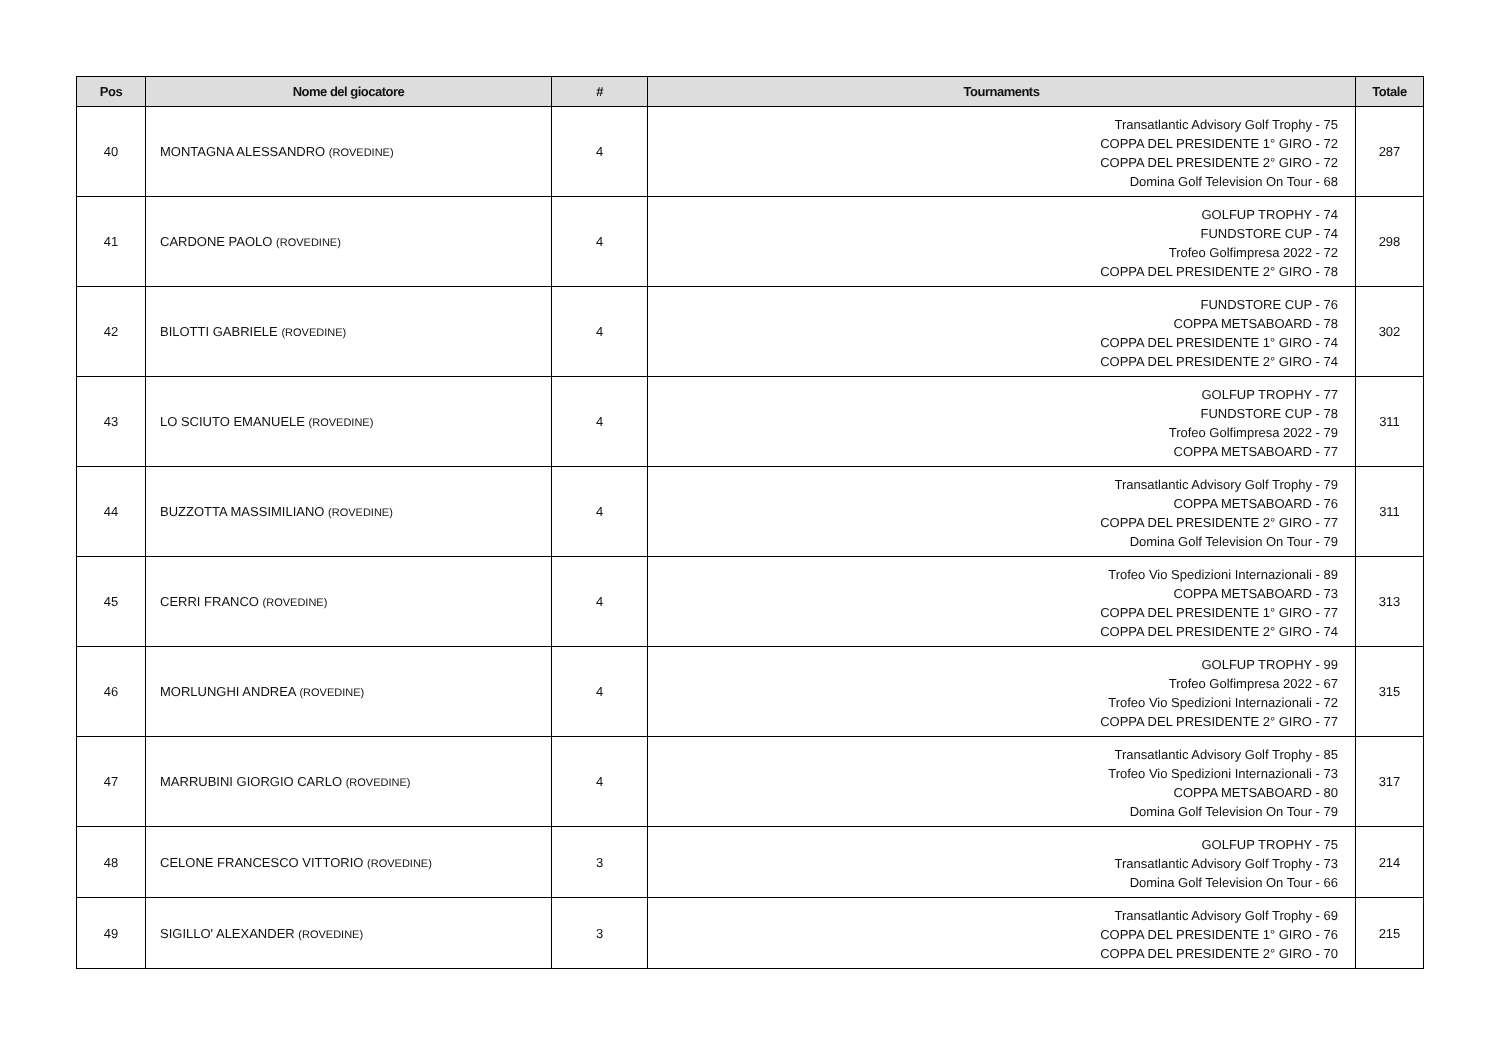| Pos | Nome del giocatore | # | Tournaments | Totale |
| --- | --- | --- | --- | --- |
| 40 | MONTAGNA ALESSANDRO (ROVEDINE) | 4 | Transatlantic Advisory Golf Trophy - 75 COPPA DEL PRESIDENTE 1° GIRO - 72 COPPA DEL PRESIDENTE 2° GIRO - 72 Domina Golf Television On Tour - 68 | 287 |
| 41 | CARDONE PAOLO (ROVEDINE) | 4 | GOLFUP TROPHY - 74 FUNDSTORE CUP - 74 Trofeo Golfimpresa 2022 - 72 COPPA DEL PRESIDENTE 2° GIRO - 78 | 298 |
| 42 | BILOTTI GABRIELE (ROVEDINE) | 4 | FUNDSTORE CUP - 76 COPPA METSABOARD - 78 COPPA DEL PRESIDENTE 1° GIRO - 74 COPPA DEL PRESIDENTE 2° GIRO - 74 | 302 |
| 43 | LO SCIUTO EMANUELE (ROVEDINE) | 4 | GOLFUP TROPHY - 77 FUNDSTORE CUP - 78 Trofeo Golfimpresa 2022 - 79 COPPA METSABOARD - 77 | 311 |
| 44 | BUZZOTTA MASSIMILIANO (ROVEDINE) | 4 | Transatlantic Advisory Golf Trophy - 79 COPPA METSABOARD - 76 COPPA DEL PRESIDENTE 2° GIRO - 77 Domina Golf Television On Tour - 79 | 311 |
| 45 | CERRI FRANCO (ROVEDINE) | 4 | Trofeo Vio Spedizioni Internazionali - 89 COPPA METSABOARD - 73 COPPA DEL PRESIDENTE 1° GIRO - 77 COPPA DEL PRESIDENTE 2° GIRO - 74 | 313 |
| 46 | MORLUNGHI ANDREA (ROVEDINE) | 4 | GOLFUP TROPHY - 99 Trofeo Golfimpresa 2022 - 67 Trofeo Vio Spedizioni Internazionali - 72 COPPA DEL PRESIDENTE 2° GIRO - 77 | 315 |
| 47 | MARRUBINI GIORGIO CARLO (ROVEDINE) | 4 | Transatlantic Advisory Golf Trophy - 85 Trofeo Vio Spedizioni Internazionali - 73 COPPA METSABOARD - 80 Domina Golf Television On Tour - 79 | 317 |
| 48 | CELONE FRANCESCO VITTORIO (ROVEDINE) | 3 | GOLFUP TROPHY - 75 Transatlantic Advisory Golf Trophy - 73 Domina Golf Television On Tour - 66 | 214 |
| 49 | SIGILLO' ALEXANDER (ROVEDINE) | 3 | Transatlantic Advisory Golf Trophy - 69 COPPA DEL PRESIDENTE 1° GIRO - 76 COPPA DEL PRESIDENTE 2° GIRO - 70 | 215 |